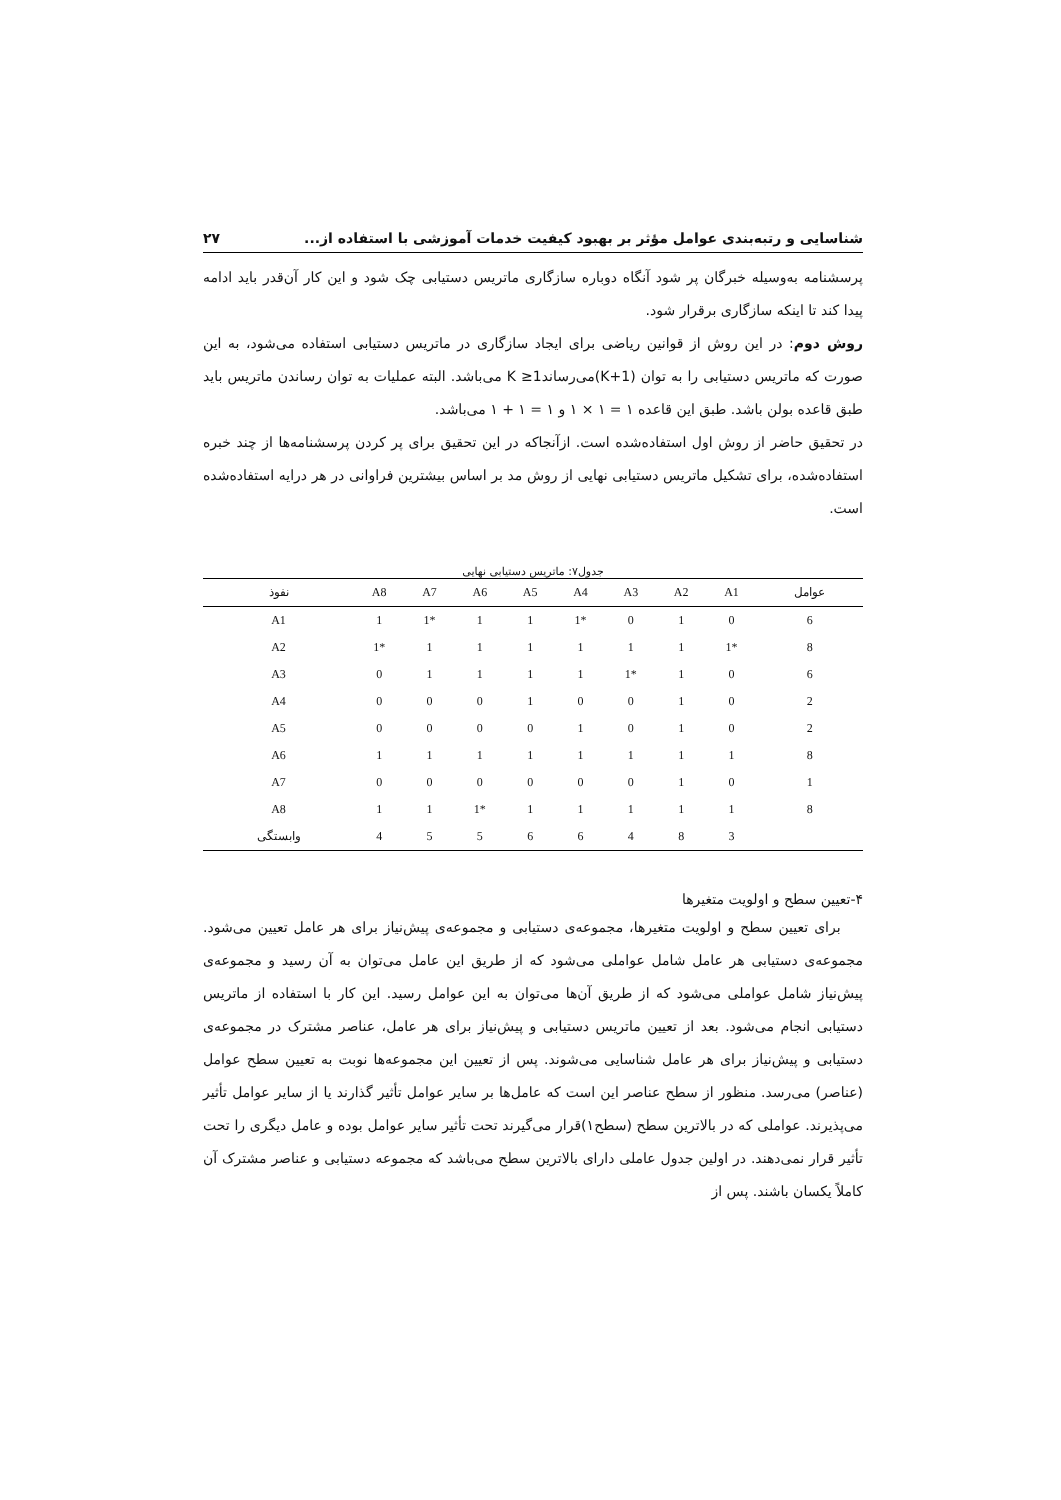شناسایی و رتبه‌بندی عوامل مؤثر بر بهبود کیفیت خدمات آموزشی با استفاده از... ۲۷
پرسشنامه به‌وسیله خبرگان پر شود آنگاه دوباره سازگاری ماتریس دستیابی چک شود و این کار آن‌قدر باید ادامه پیدا کند تا اینکه سازگاری برقرار شود.
روش دوم: در این روش از قوانین ریاضی برای ایجاد سازگاری در ماتریس دستیابی استفاده می‌شود، به این صورت که ماتریس دستیابی را به توان (K+1)می‌رساند1≤ K می‌باشد. البته عملیات به توان رساندن ماتریس باید طبق قاعده بولن باشد. طبق این قاعده ۱ = ۱ × ۱ و ۱ = ۱ + ۱ می‌باشد.
در تحقیق حاضر از روش اول استفاده‌شده است. ازآنجاکه در این تحقیق برای پر کردن پرسشنامه‌ها از چند خبره استفاده‌شده، برای تشکیل ماتریس دستیابی نهایی از روش مد بر اساس بیشترین فراوانی در هر درایه استفاده‌شده است.
جدول۷: ماتریس دستیابی نهایی
| عوامل | A1 | A2 | A3 | A4 | A5 | A6 | A7 | A8 | نفوذ |
| --- | --- | --- | --- | --- | --- | --- | --- | --- | --- |
| 6 | 0 | 1 | 0 | 1* | 1 | 1 | 1* | 1 | A1 |
| 8 | 1* | 1 | 1 | 1 | 1 | 1 | 1 | 1* | A2 |
| 6 | 0 | 1 | 1* | 1 | 1 | 1 | 1 | 0 | A3 |
| 2 | 0 | 1 | 0 | 0 | 1 | 0 | 0 | 0 | A4 |
| 2 | 0 | 1 | 0 | 1 | 0 | 0 | 0 | 0 | A5 |
| 8 | 1 | 1 | 1 | 1 | 1 | 1 | 1 | 1 | A6 |
| 1 | 0 | 1 | 0 | 0 | 0 | 0 | 0 | 0 | A7 |
| 8 | 1 | 1 | 1 | 1 | 1 | 1* | 1 | 1 | A8 |
| | 3 | 8 | 4 | 6 | 6 | 5 | 5 | 4 | وابستگی |
۴-تعیین سطح و اولویت متغیرها
برای تعیین سطح و اولویت متغیرها، مجموعه‌ی دستیابی و مجموعه‌ی پیش‌نیاز برای هر عامل تعیین می‌شود. مجموعه‌ی دستیابی هر عامل شامل عواملی می‌شود که از طریق این عامل می‌توان به آن رسید و مجموعه‌ی پیش‌نیاز شامل عواملی می‌شود که از طریق آن‌ها می‌توان به این عوامل رسید. این کار با استفاده از ماتریس دستیابی انجام می‌شود. بعد از تعیین ماتریس دستیابی و پیش‌نیاز برای هر عامل، عناصر مشترک در مجموعه‌ی دستیابی و پیش‌نیاز برای هر عامل شناسایی می‌شوند. پس از تعیین این مجموعه‌ها نوبت به تعیین سطح عوامل (عناصر) می‌رسد. منظور از سطح عناصر این است که عامل‌ها بر سایر عوامل تأثیر گذارند یا از سایر عوامل تأثیر می‌پذیرند. عواملی که در بالاترین سطح (سطح۱)قرار می‌گیرند تحت تأثیر سایر عوامل بوده و عامل دیگری را تحت تأثیر قرار نمی‌دهند. در اولین جدول عاملی دارای بالاترین سطح می‌باشد که مجموعه دستیابی و عناصر مشترک آن کاملاً یکسان باشند. پس از